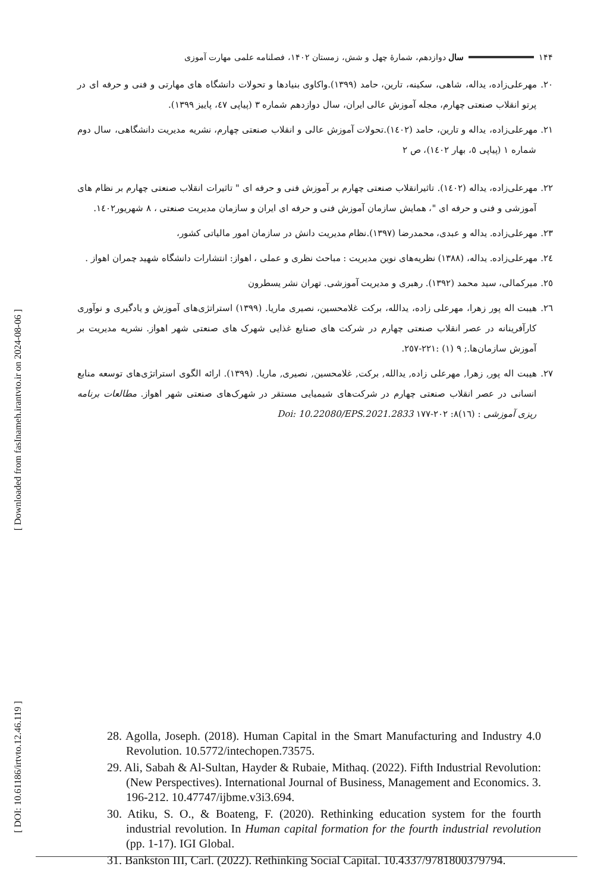[ Downloaded from fasInameh.irantvto.ir on 2024-08-06 ]
[ DOI: 10.61186/irtvto.12.46.119 ]
۱۴۴ سال دوازدهم، شمارهٔ چهل و شش، زمستان ۱۴۰۲، فصلنامه علمی مهارت آموزی
۲۰. مهرعلی‌زاده، یداله، شاهی، سکینه، تارین، حامد (۱۳۹۹).واکاوی بنیادها و تحولات دانشگاه های مهارتی و فنی و حرفه ای در پرتو انقلاب صنعتی چهارم، مجله آموزش عالی ایران، سال دوازدهم شماره ۳ (پیاپی ٤٧، پاییز ۱۳۹۹).
۲۱. مهرعلی‌زاده، یداله و تارین، حامد (۱٤۰۲).تحولات آموزش عالی و انقلاب صنعتی چهارم، نشریه مدیریت دانشگاهی، سال دوم شماره ۱ (پیاپی ٥، بهار ۱٤۰۲)، ص ۲
۲۲. مهرعلی‌زاده، یداله (۱٤۰۲). تاثیرانقلاب صنعتی چهارم بر آموزش فنی و حرفه ای " تاثیرات انقلاب صنعتی چهارم بر نظام های آموزشی و فنی و حرفه ای "، همایش سازمان آموزش فنی و حرفه ای ایران و سازمان مدیریت صنعتی ، ۸ شهریور۱٤۰۲.
۲۳. مهرعلی‌زاده. یداله و عبدی، محمدرضا (۱۳۹۷).نظام مدیریت دانش در سازمان امور مالیاتی کشور،
۲٤. مهرعلی‌زاده. یداله، (۱۳۸۸) نظریه‌های نوین مدیریت : مباحث نظری و عملی ، اهواز: انتشارات دانشگاه شهید چمران اهواز .
۲٥. میرکمالی، سید محمد (۱۳۹۲). رهبری و مدیریت آموزشی. تهران نشر یسطرون
۲٦. هیبت اله پور زهرا، مهرعلی زاده، یدالله، برکت غلامحسین، نصیری ماریا. (۱۳۹۹) استراتژی‌های آموزش و یادگیری و نوآوری کارآفرینانه در عصر انقلاب صنعتی چهارم در شرکت های صنایع غذایی شهرک های صنعتی شهر اهواز. نشریه مدیریت بر آموزش سازمان‌ها.; ۹ (۱) :۲۲۱-۲٥۷.
۲۷. هیبت اله پور, زهرا, مهرعلی زاده, یدالله, برکت, غلامحسین, نصیری, ماریا. (۱۳۹۹). ارائه الگوی استراتژی‌های توسعه منابع انسانی در عصر انقلاب صنعتی چهارم در شرکت‌های شیمیایی مستقر در شهرک‌های صنعتی شهر اهواز. مطالعات برنامه ریزی آموزشی : (۱٦)۸: ۲۰۲-۱۷۷ Doi: 10.22080/EPS.2021.2833
28. Agolla, Joseph. (2018). Human Capital in the Smart Manufacturing and Industry 4.0 Revolution. 10.5772/intechopen.73575.
29. Ali, Sabah & Al-Sultan, Hayder & Rubaie, Mithaq. (2022). Fifth Industrial Revolution: (New Perspectives). International Journal of Business, Management and Economics. 3. 196-212. 10.47747/ijbme.v3i3.694.
30. Atiku, S. O., & Boateng, F. (2020). Rethinking education system for the fourth industrial revolution. In Human capital formation for the fourth industrial revolution (pp. 1-17). IGI Global.
31. Bankston III, Carl. (2022). Rethinking Social Capital. 10.4337/9781800379794.